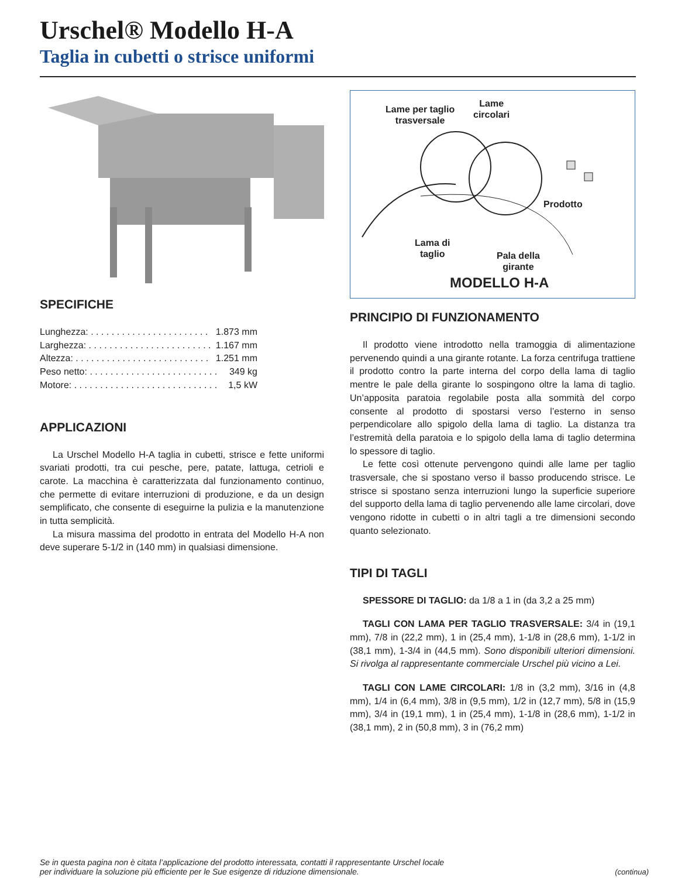Urschel® Modello H-A
Taglia in cubetti o strisce uniformi
SPECIFICHE
Lunghezza: . . . . . . . . . . . . . . . . . . . . . . . 1.873 mm
Larghezza: . . . . . . . . . . . . . . . . . . . . . . . . 1.167 mm
Altezza: . . . . . . . . . . . . . . . . . . . . . . . . . . 1.251 mm
Peso netto: . . . . . . . . . . . . . . . . . . . . . . . . . 349 kg
Motore: . . . . . . . . . . . . . . . . . . . . . . . . . . . . 1,5 kW
APPLICAZIONI
La Urschel Modello H-A taglia in cubetti, strisce e fette uniformi svariati prodotti, tra cui pesche, pere, patate, lattuga, cetrioli e carote. La macchina è caratterizzata dal funzionamento continuo, che permette di evitare interruzioni di produzione, e da un design semplificato, che consente di eseguirne la pulizia e la manutenzione in tutta semplicità.
La misura massima del prodotto in entrata del Modello H-A non deve superare 5-1/2 in (140 mm) in qualsiasi dimensione.
Lame per taglio
trasversale
Lame
circolari
Prodotto
Lama di
taglio
Pala della
girante
MODELLO H-A
PRINCIPIO DI FUNZIONAMENTO
Il prodotto viene introdotto nella tramoggia di alimentazione pervenendo quindi a una girante rotante. La forza centrifuga trattiene il prodotto contro la parte interna del corpo della lama di taglio mentre le pale della girante lo sospingono oltre la lama di taglio. Un’apposita paratoia regolabile posta alla sommità del corpo consente al prodotto di spostarsi verso l’esterno in senso perpendicolare allo spigolo della lama di taglio. La distanza tra l’estremità della paratoia e lo spigolo della lama di taglio determina lo spessore di taglio.
Le fette così ottenute pervengono quindi alle lame per taglio trasversale, che si spostano verso il basso producendo strisce. Le strisce si spostano senza interruzioni lungo la superficie superiore del supporto della lama di taglio pervenendo alle lame circolari, dove vengono ridotte in cubetti o in altri tagli a tre dimensioni secondo quanto selezionato.
TIPI DI TAGLI
SPESSORE DI TAGLIO: da 1/8 a 1 in (da 3,2 a 25 mm)
TAGLI CON LAMA PER TAGLIO TRASVERSALE: 3/4 in (19,1 mm), 7/8 in (22,2 mm), 1 in (25,4 mm), 1-1/8 in (28,6 mm), 1-1/2 in (38,1 mm), 1-3/4 in (44,5 mm). Sono disponibili ulteriori dimensioni. Si rivolga al rappresentante commerciale Urschel più vicino a Lei.
TAGLI CON LAME CIRCOLARI: 1/8 in (3,2 mm), 3/16 in (4,8 mm), 1/4 in (6,4 mm), 3/8 in (9,5 mm), 1/2 in (12,7 mm), 5/8 in (15,9 mm), 3/4 in (19,1 mm), 1 in (25,4 mm), 1-1/8 in (28,6 mm), 1-1/2 in (38,1 mm), 2 in (50,8 mm), 3 in (76,2 mm)
Se in questa pagina non è citata l’applicazione del prodotto interessata, contatti il rappresentante Urschel locale
per individuare la soluzione più efficiente per le Sue esigenze di riduzione dimensionale.
(continua)